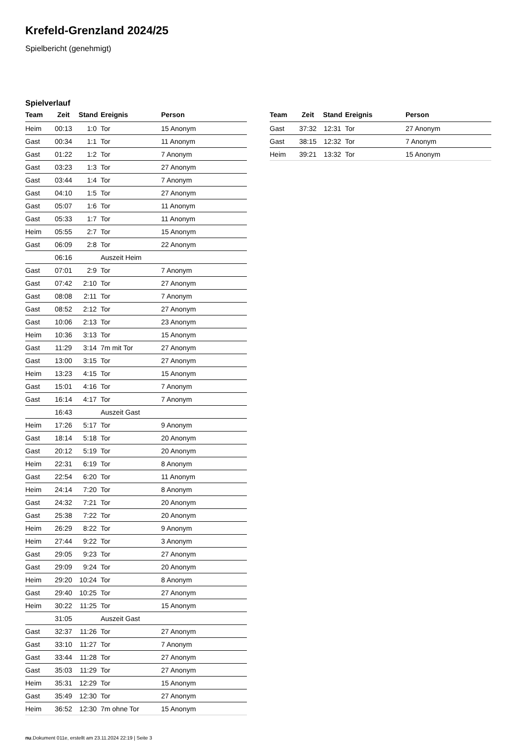Krefeld-Grenzland 2024/25
Spielbericht (genehmigt)
Spielverlauf
| Team | Zeit | Stand | Ereignis | Person |
| --- | --- | --- | --- | --- |
| Heim | 00:13 | 1:0 | Tor | 15 Anonym |
| Gast | 00:34 | 1:1 | Tor | 11 Anonym |
| Gast | 01:22 | 1:2 | Tor | 7 Anonym |
| Gast | 03:23 | 1:3 | Tor | 27 Anonym |
| Gast | 03:44 | 1:4 | Tor | 7 Anonym |
| Gast | 04:10 | 1:5 | Tor | 27 Anonym |
| Gast | 05:07 | 1:6 | Tor | 11 Anonym |
| Gast | 05:33 | 1:7 | Tor | 11 Anonym |
| Heim | 05:55 | 2:7 | Tor | 15 Anonym |
| Gast | 06:09 | 2:8 | Tor | 22 Anonym |
| | 06:16 | | Auszeit Heim | |
| Gast | 07:01 | 2:9 | Tor | 7 Anonym |
| Gast | 07:42 | 2:10 | Tor | 27 Anonym |
| Gast | 08:08 | 2:11 | Tor | 7 Anonym |
| Gast | 08:52 | 2:12 | Tor | 27 Anonym |
| Gast | 10:06 | 2:13 | Tor | 23 Anonym |
| Heim | 10:36 | 3:13 | Tor | 15 Anonym |
| Gast | 11:29 | 3:14 | 7m mit Tor | 27 Anonym |
| Gast | 13:00 | 3:15 | Tor | 27 Anonym |
| Heim | 13:23 | 4:15 | Tor | 15 Anonym |
| Gast | 15:01 | 4:16 | Tor | 7 Anonym |
| Gast | 16:14 | 4:17 | Tor | 7 Anonym |
| | 16:43 | | Auszeit Gast | |
| Heim | 17:26 | 5:17 | Tor | 9 Anonym |
| Gast | 18:14 | 5:18 | Tor | 20 Anonym |
| Gast | 20:12 | 5:19 | Tor | 20 Anonym |
| Heim | 22:31 | 6:19 | Tor | 8 Anonym |
| Gast | 22:54 | 6:20 | Tor | 11 Anonym |
| Heim | 24:14 | 7:20 | Tor | 8 Anonym |
| Gast | 24:32 | 7:21 | Tor | 20 Anonym |
| Gast | 25:38 | 7:22 | Tor | 20 Anonym |
| Heim | 26:29 | 8:22 | Tor | 9 Anonym |
| Heim | 27:44 | 9:22 | Tor | 3 Anonym |
| Gast | 29:05 | 9:23 | Tor | 27 Anonym |
| Gast | 29:09 | 9:24 | Tor | 20 Anonym |
| Heim | 29:20 | 10:24 | Tor | 8 Anonym |
| Gast | 29:40 | 10:25 | Tor | 27 Anonym |
| Heim | 30:22 | 11:25 | Tor | 15 Anonym |
| | 31:05 | | Auszeit Gast | |
| Gast | 32:37 | 11:26 | Tor | 27 Anonym |
| Gast | 33:10 | 11:27 | Tor | 7 Anonym |
| Gast | 33:44 | 11:28 | Tor | 27 Anonym |
| Gast | 35:03 | 11:29 | Tor | 27 Anonym |
| Heim | 35:31 | 12:29 | Tor | 15 Anonym |
| Gast | 35:49 | 12:30 | Tor | 27 Anonym |
| Heim | 36:52 | 12:30 | 7m ohne Tor | 15 Anonym |
| Team | Zeit | Stand | Ereignis | Person |
| --- | --- | --- | --- | --- |
| Gast | 37:32 | 12:31 | Tor | 27 Anonym |
| Gast | 38:15 | 12:32 | Tor | 7 Anonym |
| Heim | 39:21 | 13:32 | Tor | 15 Anonym |
nu.Dokument 011e, erstellt am 23.11.2024 22:19 | Seite 3